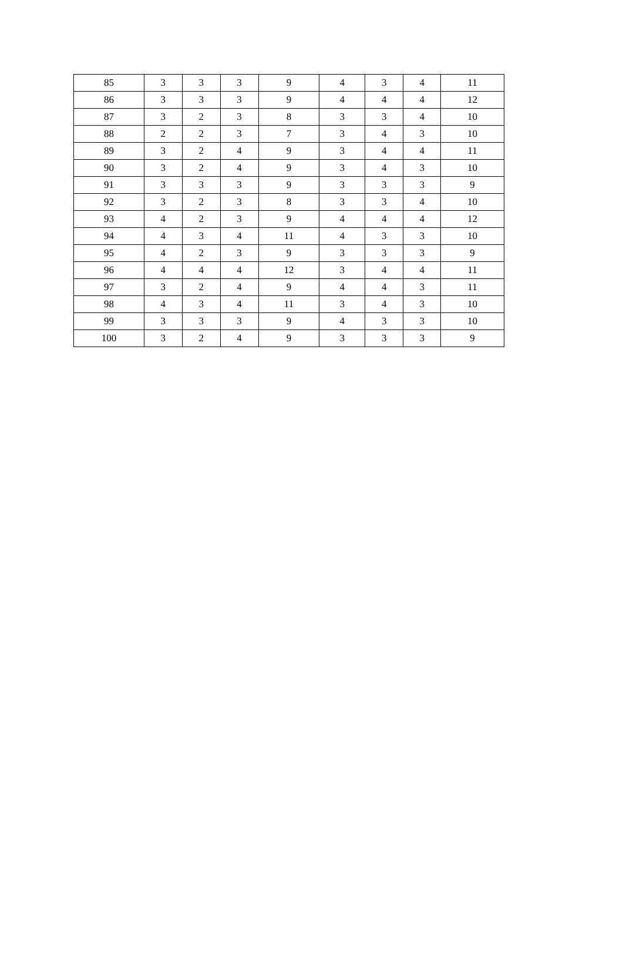| 85 | 3 | 3 | 3 | 9 | 4 | 3 | 4 | 11 |
| 86 | 3 | 3 | 3 | 9 | 4 | 4 | 4 | 12 |
| 87 | 3 | 2 | 3 | 8 | 3 | 3 | 4 | 10 |
| 88 | 2 | 2 | 3 | 7 | 3 | 4 | 3 | 10 |
| 89 | 3 | 2 | 4 | 9 | 3 | 4 | 4 | 11 |
| 90 | 3 | 2 | 4 | 9 | 3 | 4 | 3 | 10 |
| 91 | 3 | 3 | 3 | 9 | 3 | 3 | 3 | 9 |
| 92 | 3 | 2 | 3 | 8 | 3 | 3 | 4 | 10 |
| 93 | 4 | 2 | 3 | 9 | 4 | 4 | 4 | 12 |
| 94 | 4 | 3 | 4 | 11 | 4 | 3 | 3 | 10 |
| 95 | 4 | 2 | 3 | 9 | 3 | 3 | 3 | 9 |
| 96 | 4 | 4 | 4 | 12 | 3 | 4 | 4 | 11 |
| 97 | 3 | 2 | 4 | 9 | 4 | 4 | 3 | 11 |
| 98 | 4 | 3 | 4 | 11 | 3 | 4 | 3 | 10 |
| 99 | 3 | 3 | 3 | 9 | 4 | 3 | 3 | 10 |
| 100 | 3 | 2 | 4 | 9 | 3 | 3 | 3 | 9 |